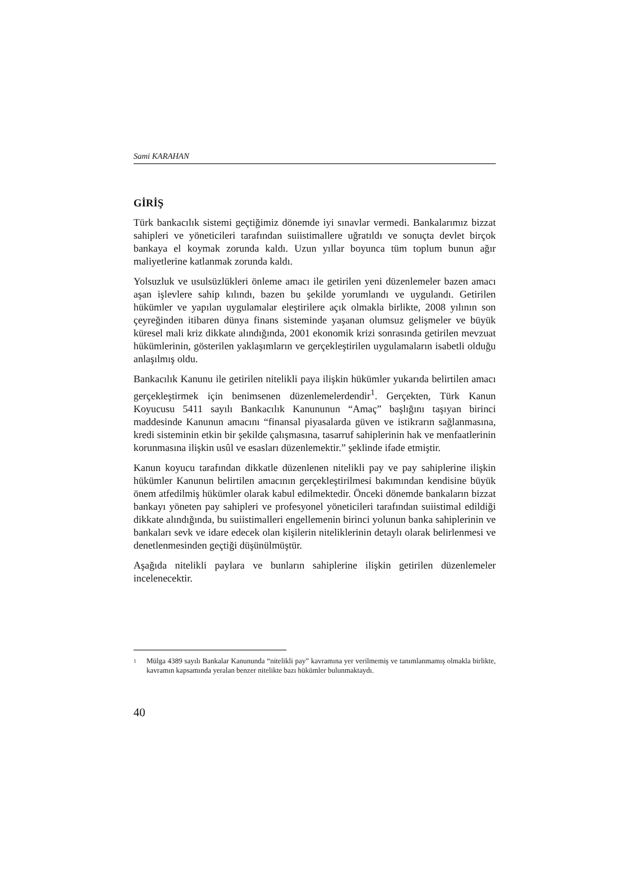Sami KARAHAN
GİRİŞ
Türk bankacılık sistemi geçtiğimiz dönemde iyi sınavlar vermedi. Bankalarımız bizzat sahipleri ve yöneticileri tarafından suiistimallere uğratıldı ve sonuçta devlet birçok bankaya el koymak zorunda kaldı. Uzun yıllar boyunca tüm toplum bunun ağır maliyetlerine katlanmak zorunda kaldı.
Yolsuzluk ve usulsüzlükleri önleme amacı ile getirilen yeni düzenlemeler bazen amacı aşan işlevlere sahip kılındı, bazen bu şekilde yorumlandı ve uygulandı. Getirilen hükümler ve yapılan uygulamalar eleştirilere açık olmakla birlikte, 2008 yılının son çeyreğinden itibaren dünya finans sisteminde yaşanan olumsuz gelişmeler ve büyük küresel mali kriz dikkate alındığında, 2001 ekonomik krizi sonrasında getirilen mevzuat hükümlerinin, gösterilen yaklaşımların ve gerçekleştirilen uygulamaların isabetli olduğu anlaşılmış oldu.
Bankacılık Kanunu ile getirilen nitelikli paya ilişkin hükümler yukarıda belirtilen amacı gerçekleştirmek için benimsenen düzenlemelerdendir<sup>1</sup>. Gerçekten, Türk Kanun Koyucusu 5411 sayılı Bankacılık Kanununun “Amaç” başlığını taşıyan birinci maddesinde Kanunun amacını “finansal piyasalarda güven ve istikrarın sağlanmasına, kredi sisteminin etkin bir şekilde çalışmasına, tasarruf sahiplerinin hak ve menfaatlerinin korunmasına ilişkin usûl ve esasları düzenlemektir.” şeklinde ifade etmiştir.
Kanun koyucu tarafından dikkatle düzenlenen nitelikli pay ve pay sahiplerine ilişkin hükümler Kanunun belirtilen amacının gerçekleştirilmesi bakımından kendisine büyük önem atfedilmiş hükümler olarak kabul edilmektedir. Önceki dönemde bankaların bizzat bankayı yöneten pay sahipleri ve profesyonel yöneticileri tarafından suiistimal edildiği dikkate alındığında, bu suiistimalleri engellemenin birinci yolunun banka sahiplerinin ve bankaları sevk ve idare edecek olan kişilerin niteliklerinin detaylı olarak belirlenmesi ve denetlenmesinden geçtiği düşünülmüştür.
Aşağıda nitelikli paylara ve bunların sahiplerine ilişkin getirilen düzenlemeler incelenecektir.
1
Mülga 4389 sayılı Bankalar Kanununda “nitelikli pay” kavramına yer verilmemiş ve tanımlanmamış olmakla birlikte, kavramın kapsamında yeralan benzer nitelikte bazı hükümler bulunmaktaydı.
40